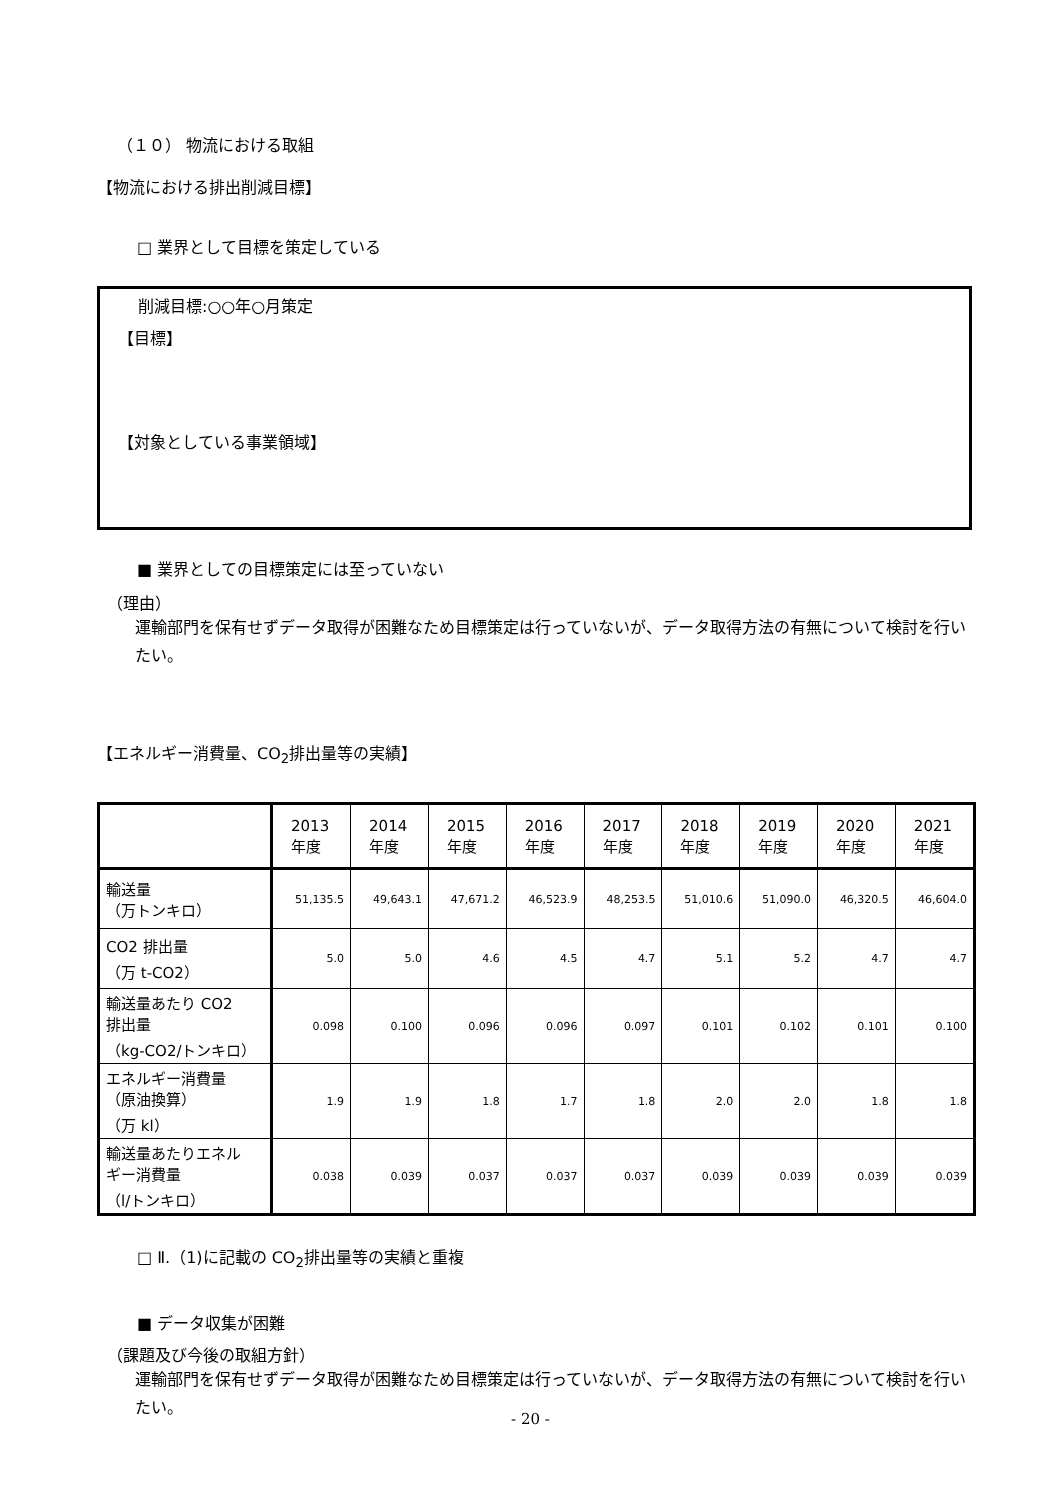（１０） 物流における取組
【物流における排出削減目標】
□ 業界として目標を策定している
削減目標:○○年○月策定
【目標】
【対象としている事業領域】
■ 業界としての目標策定には至っていない
（理由）
運輸部門を保有せずデータ取得が困難なため目標策定は行っていないが、データ取得方法の有無について検討を行いたい。
【エネルギー消費量、CO<sub>2</sub>排出量等の実績】
| | 2013 年度 | 2014 年度 | 2015 年度 | 2016 年度 | 2017 年度 | 2018 年度 | 2019 年度 | 2020 年度 | 2021 年度 |
| 輸送量 （万トンキロ） | 51,135.5 | 49,643.1 | 47,671.2 | 46,523.9 | 48,253.5 | 51,010.6 | 51,090.0 | 46,320.5 | 46,604.0 |
| CO2 排出量 （万 t-CO2） | 5.0 | 5.0 | 4.6 | 4.5 | 4.7 | 5.1 | 5.2 | 4.7 | 4.7 |
| 輸送量あたり CO2 排出量 （kg-CO2/トンキロ） | 0.098 | 0.100 | 0.096 | 0.096 | 0.097 | 0.101 | 0.102 | 0.101 | 0.100 |
| エネルギー消費量 （原油換算） （万 kl） | 1.9 | 1.9 | 1.8 | 1.7 | 1.8 | 2.0 | 2.0 | 1.8 | 1.8 |
| 輸送量あたりエネル ギー消費量 （l/トンキロ） | 0.038 | 0.039 | 0.037 | 0.037 | 0.037 | 0.039 | 0.039 | 0.039 | 0.039 |
□ Ⅱ.（1)に記載の CO<sub>2</sub>排出量等の実績と重複
■ データ収集が困難
（課題及び今後の取組方針）
運輸部門を保有せずデータ取得が困難なため目標策定は行っていないが、データ取得方法の有無について検討を行いたい。
- 20 -